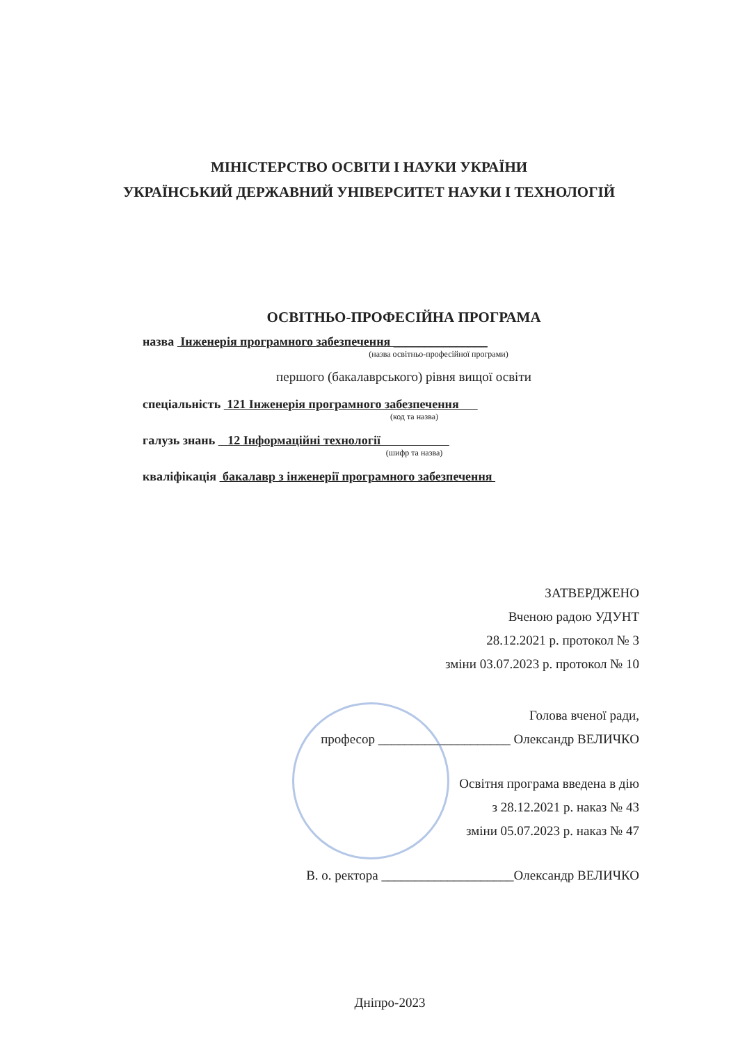МІНІСТЕРСТВО ОСВІТИ І НАУКИ УКРАЇНИ
УКРАЇНСЬКИЙ ДЕРЖАВНИЙ УНІВЕРСИТЕТ НАУКИ І ТЕХНОЛОГІЙ
ОСВІТНЬО-ПРОФЕСІЙНА ПРОГРАМА
назва Інженерія програмного забезпечення _______________
(назва освітньо-професійної програми)
першого (бакалаврського) рівня вищої освіти
спеціальність 121 Інженерія програмного забезпечення
(код та назва)
галузь знань 12 Інформаційні технології
(шифр та назва)
кваліфікація бакалавр з інженерії програмного забезпечення
ЗАТВЕРДЖЕНО
Вченою радою УДУНТ
28.12.2021 р. протокол № 3
зміни 03.07.2023 р. протокол № 10
Голова вченої ради,
професор ____________________ Олександр ВЕЛИЧКО
Освітня програма введена в дію
з 28.12.2021 р. наказ № 43
зміни 05.07.2023 р. наказ № 47
В. о. ректора ____________________Олександр ВЕЛИЧКО
Дніпро-2023